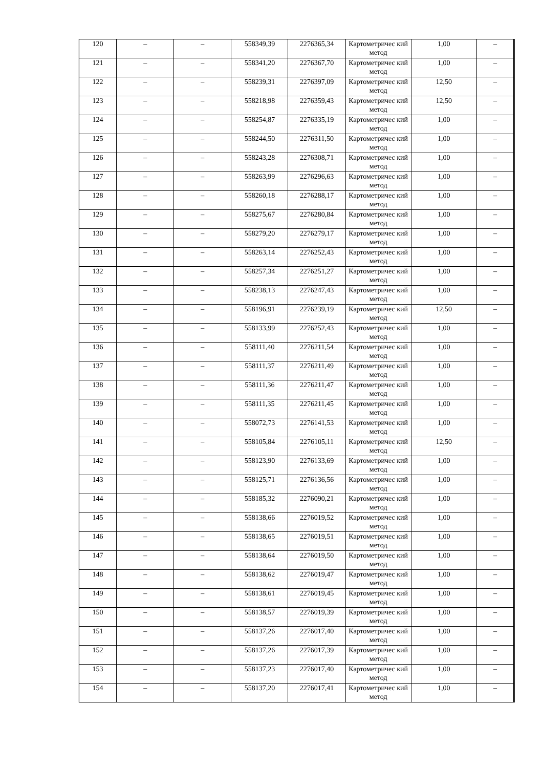| 120 | – | – | 558349,39 | 2276365,34 | Картометричес кий метод | 1,00 | – |
| 121 | – | – | 558341,20 | 2276367,70 | Картометричес кий метод | 1,00 | – |
| 122 | – | – | 558239,31 | 2276397,09 | Картометричес кий метод | 12,50 | – |
| 123 | – | – | 558218,98 | 2276359,43 | Картометричес кий метод | 12,50 | – |
| 124 | – | – | 558254,87 | 2276335,19 | Картометричес кий метод | 1,00 | – |
| 125 | – | – | 558244,50 | 2276311,50 | Картометричес кий метод | 1,00 | – |
| 126 | – | – | 558243,28 | 2276308,71 | Картометричес кий метод | 1,00 | – |
| 127 | – | – | 558263,99 | 2276296,63 | Картометричес кий метод | 1,00 | – |
| 128 | – | – | 558260,18 | 2276288,17 | Картометричес кий метод | 1,00 | – |
| 129 | – | – | 558275,67 | 2276280,84 | Картометричес кий метод | 1,00 | – |
| 130 | – | – | 558279,20 | 2276279,17 | Картометричес кий метод | 1,00 | – |
| 131 | – | – | 558263,14 | 2276252,43 | Картометричес кий метод | 1,00 | – |
| 132 | – | – | 558257,34 | 2276251,27 | Картометричес кий метод | 1,00 | – |
| 133 | – | – | 558238,13 | 2276247,43 | Картометричес кий метод | 1,00 | – |
| 134 | – | – | 558196,91 | 2276239,19 | Картометричес кий метод | 12,50 | – |
| 135 | – | – | 558133,99 | 2276252,43 | Картометричес кий метод | 1,00 | – |
| 136 | – | – | 558111,40 | 2276211,54 | Картометричес кий метод | 1,00 | – |
| 137 | – | – | 558111,37 | 2276211,49 | Картометричес кий метод | 1,00 | – |
| 138 | – | – | 558111,36 | 2276211,47 | Картометричес кий метод | 1,00 | – |
| 139 | – | – | 558111,35 | 2276211,45 | Картометричес кий метод | 1,00 | – |
| 140 | – | – | 558072,73 | 2276141,53 | Картометричес кий метод | 1,00 | – |
| 141 | – | – | 558105,84 | 2276105,11 | Картометричес кий метод | 12,50 | – |
| 142 | – | – | 558123,90 | 2276133,69 | Картометричес кий метод | 1,00 | – |
| 143 | – | – | 558125,71 | 2276136,56 | Картометричес кий метод | 1,00 | – |
| 144 | – | – | 558185,32 | 2276090,21 | Картометричес кий метод | 1,00 | – |
| 145 | – | – | 558138,66 | 2276019,52 | Картометричес кий метод | 1,00 | – |
| 146 | – | – | 558138,65 | 2276019,51 | Картометричес кий метод | 1,00 | – |
| 147 | – | – | 558138,64 | 2276019,50 | Картометричес кий метод | 1,00 | – |
| 148 | – | – | 558138,62 | 2276019,47 | Картометричес кий метод | 1,00 | – |
| 149 | – | – | 558138,61 | 2276019,45 | Картометричес кий метод | 1,00 | – |
| 150 | – | – | 558138,57 | 2276019,39 | Картометричес кий метод | 1,00 | – |
| 151 | – | – | 558137,26 | 2276017,40 | Картометричес кий метод | 1,00 | – |
| 152 | – | – | 558137,26 | 2276017,39 | Картометричес кий метод | 1,00 | – |
| 153 | – | – | 558137,23 | 2276017,40 | Картометричес кий метод | 1,00 | – |
| 154 | – | – | 558137,20 | 2276017,41 | Картометричес кий метод | 1,00 | – |